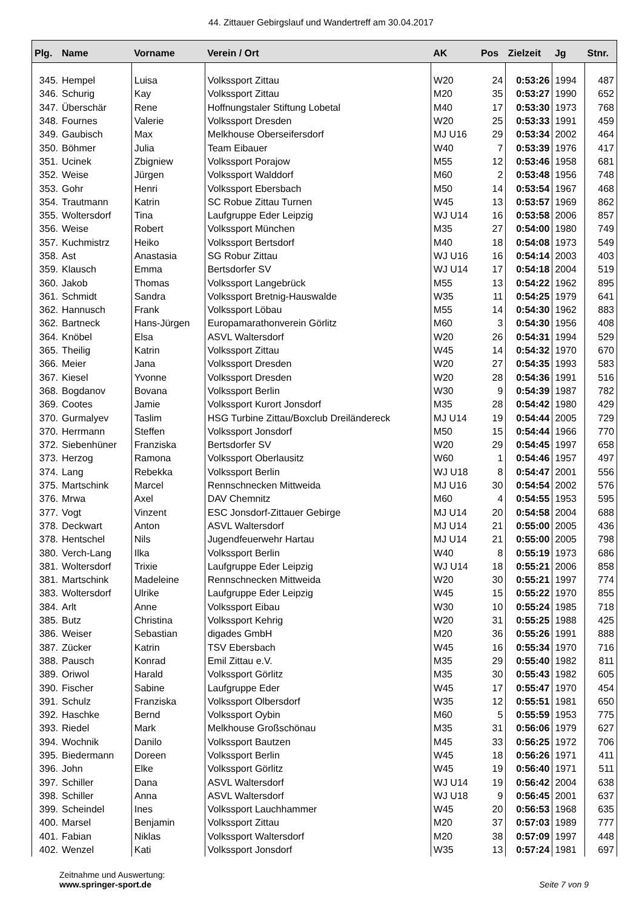44. Zittauer Gebirgslauf und Wandertreff am 30.04.2017
| Plg. | Name | Vorname | Verein / Ort | AK | Pos | Zielzeit | Jg | Stnr. |
| --- | --- | --- | --- | --- | --- | --- | --- | --- |
| 345. | Hempel | Luisa | Volkssport Zittau | W20 | 24 | 0:53:26 | 1994 | 487 |
| 346. | Schurig | Kay | Volkssport Zittau | M20 | 35 | 0:53:27 | 1990 | 652 |
| 347. | Überschär | Rene | Hoffnungstaler Stiftung Lobetal | M40 | 17 | 0:53:30 | 1973 | 768 |
| 348. | Fournes | Valerie | Volkssport Dresden | W20 | 25 | 0:53:33 | 1991 | 459 |
| 349. | Gaubisch | Max | Melkhouse Oberseifersdorf | MJ U16 | 29 | 0:53:34 | 2002 | 464 |
| 350. | Böhmer | Julia | Team Eibauer | W40 | 7 | 0:53:39 | 1976 | 417 |
| 351. | Ucinek | Zbigniew | Volkssport Porajow | M55 | 12 | 0:53:46 | 1958 | 681 |
| 352. | Weise | Jürgen | Volkssport Walddorf | M60 | 2 | 0:53:48 | 1956 | 748 |
| 353. | Gohr | Henri | Volkssport Ebersbach | M50 | 14 | 0:53:54 | 1967 | 468 |
| 354. | Trautmann | Katrin | SC Robue Zittau Turnen | W45 | 13 | 0:53:57 | 1969 | 862 |
| 355. | Woltersdorf | Tina | Laufgruppe Eder Leipzig | WJ U14 | 16 | 0:53:58 | 2006 | 857 |
| 356. | Weise | Robert | Volkssport München | M35 | 27 | 0:54:00 | 1980 | 749 |
| 357. | Kuchmistrz | Heiko | Volkssport Bertsdorf | M40 | 18 | 0:54:08 | 1973 | 549 |
| 358. | Ast | Anastasia | SG Robur Zittau | WJ U16 | 16 | 0:54:14 | 2003 | 403 |
| 359. | Klausch | Emma | Bertsdorfer SV | WJ U14 | 17 | 0:54:18 | 2004 | 519 |
| 360. | Jakob | Thomas | Volkssport Langebrück | M55 | 13 | 0:54:22 | 1962 | 895 |
| 361. | Schmidt | Sandra | Volkssport Bretnig-Hauswalde | W35 | 11 | 0:54:25 | 1979 | 641 |
| 362. | Hannusch | Frank | Volkssport Löbau | M55 | 14 | 0:54:30 | 1962 | 883 |
| 362. | Bartneck | Hans-Jürgen | Europamarathonverein Görlitz | M60 | 3 | 0:54:30 | 1956 | 408 |
| 364. | Knöbel | Elsa | ASVL Waltersdorf | W20 | 26 | 0:54:31 | 1994 | 529 |
| 365. | Theilig | Katrin | Volkssport Zittau | W45 | 14 | 0:54:32 | 1970 | 670 |
| 366. | Meier | Jana | Volkssport Dresden | W20 | 27 | 0:54:35 | 1993 | 583 |
| 367. | Kiesel | Yvonne | Volkssport Dresden | W20 | 28 | 0:54:36 | 1991 | 516 |
| 368. | Bogdanov | Bovana | Volkssport Berlin | W30 | 9 | 0:54:39 | 1987 | 782 |
| 369. | Cootes | Jamie | Volkssport Kurort Jonsdorf | M35 | 28 | 0:54:42 | 1980 | 429 |
| 370. | Gurmalyev | Taslim | HSG Turbine Zittau/Boxclub Dreiländereck | MJ U14 | 19 | 0:54:44 | 2005 | 729 |
| 370. | Herrmann | Steffen | Volkssport Jonsdorf | M50 | 15 | 0:54:44 | 1966 | 770 |
| 372. | Siebenhüner | Franziska | Bertsdorfer SV | W20 | 29 | 0:54:45 | 1997 | 658 |
| 373. | Herzog | Ramona | Volkssport Oberlausitz | W60 | 1 | 0:54:46 | 1957 | 497 |
| 374. | Lang | Rebekka | Volkssport Berlin | WJ U18 | 8 | 0:54:47 | 2001 | 556 |
| 375. | Martschink | Marcel | Rennschnecken Mittweida | MJ U16 | 30 | 0:54:54 | 2002 | 576 |
| 376. | Mrwa | Axel | DAV Chemnitz | M60 | 4 | 0:54:55 | 1953 | 595 |
| 377. | Vogt | Vinzent | ESC Jonsdorf-Zittauer Gebirge | MJ U14 | 20 | 0:54:58 | 2004 | 688 |
| 378. | Deckwart | Anton | ASVL Waltersdorf | MJ U14 | 21 | 0:55:00 | 2005 | 436 |
| 378. | Hentschel | Nils | Jugendfeuerwehr Hartau | MJ U14 | 21 | 0:55:00 | 2005 | 798 |
| 380. | Verch-Lang | Ilka | Volkssport Berlin | W40 | 8 | 0:55:19 | 1973 | 686 |
| 381. | Woltersdorf | Trixie | Laufgruppe Eder Leipzig | WJ U14 | 18 | 0:55:21 | 2006 | 858 |
| 381. | Martschink | Madeleine | Rennschnecken Mittweida | W20 | 30 | 0:55:21 | 1997 | 774 |
| 383. | Woltersdorf | Ulrike | Laufgruppe Eder Leipzig | W45 | 15 | 0:55:22 | 1970 | 855 |
| 384. | Arlt | Anne | Volkssport Eibau | W30 | 10 | 0:55:24 | 1985 | 718 |
| 385. | Butz | Christina | Volkssport Kehrig | W20 | 31 | 0:55:25 | 1988 | 425 |
| 386. | Weiser | Sebastian | digades GmbH | M20 | 36 | 0:55:26 | 1991 | 888 |
| 387. | Zücker | Katrin | TSV Ebersbach | W45 | 16 | 0:55:34 | 1970 | 716 |
| 388. | Pausch | Konrad | Emil Zittau e.V. | M35 | 29 | 0:55:40 | 1982 | 811 |
| 389. | Oriwol | Harald | Volkssport Görlitz | M35 | 30 | 0:55:43 | 1982 | 605 |
| 390. | Fischer | Sabine | Laufgruppe Eder | W45 | 17 | 0:55:47 | 1970 | 454 |
| 391. | Schulz | Franziska | Volkssport Olbersdorf | W35 | 12 | 0:55:51 | 1981 | 650 |
| 392. | Haschke | Bernd | Volkssport Oybin | M60 | 5 | 0:55:59 | 1953 | 775 |
| 393. | Riedel | Mark | Melkhouse Großschönau | M35 | 31 | 0:56:06 | 1979 | 627 |
| 394. | Wochnik | Danilo | Volkssport Bautzen | M45 | 33 | 0:56:25 | 1972 | 706 |
| 395. | Biedermann | Doreen | Volkssport Berlin | W45 | 18 | 0:56:26 | 1971 | 411 |
| 396. | John | Elke | Volkssport Görlitz | W45 | 19 | 0:56:40 | 1971 | 511 |
| 397. | Schiller | Dana | ASVL Waltersdorf | WJ U14 | 19 | 0:56:42 | 2004 | 638 |
| 398. | Schiller | Anna | ASVL Waltersdorf | WJ U18 | 9 | 0:56:45 | 2001 | 637 |
| 399. | Scheindel | Ines | Volkssport Lauchhammer | W45 | 20 | 0:56:53 | 1968 | 635 |
| 400. | Marsel | Benjamin | Volkssport Zittau | M20 | 37 | 0:57:03 | 1989 | 777 |
| 401. | Fabian | Niklas | Volkssport Waltersdorf | M20 | 38 | 0:57:09 | 1997 | 448 |
| 402. | Wenzel | Kati | Volkssport Jonsdorf | W35 | 13 | 0:57:24 | 1981 | 697 |
Zeitnahme und Auswertung:
www.springer-sport.de
Seite 7 von 9